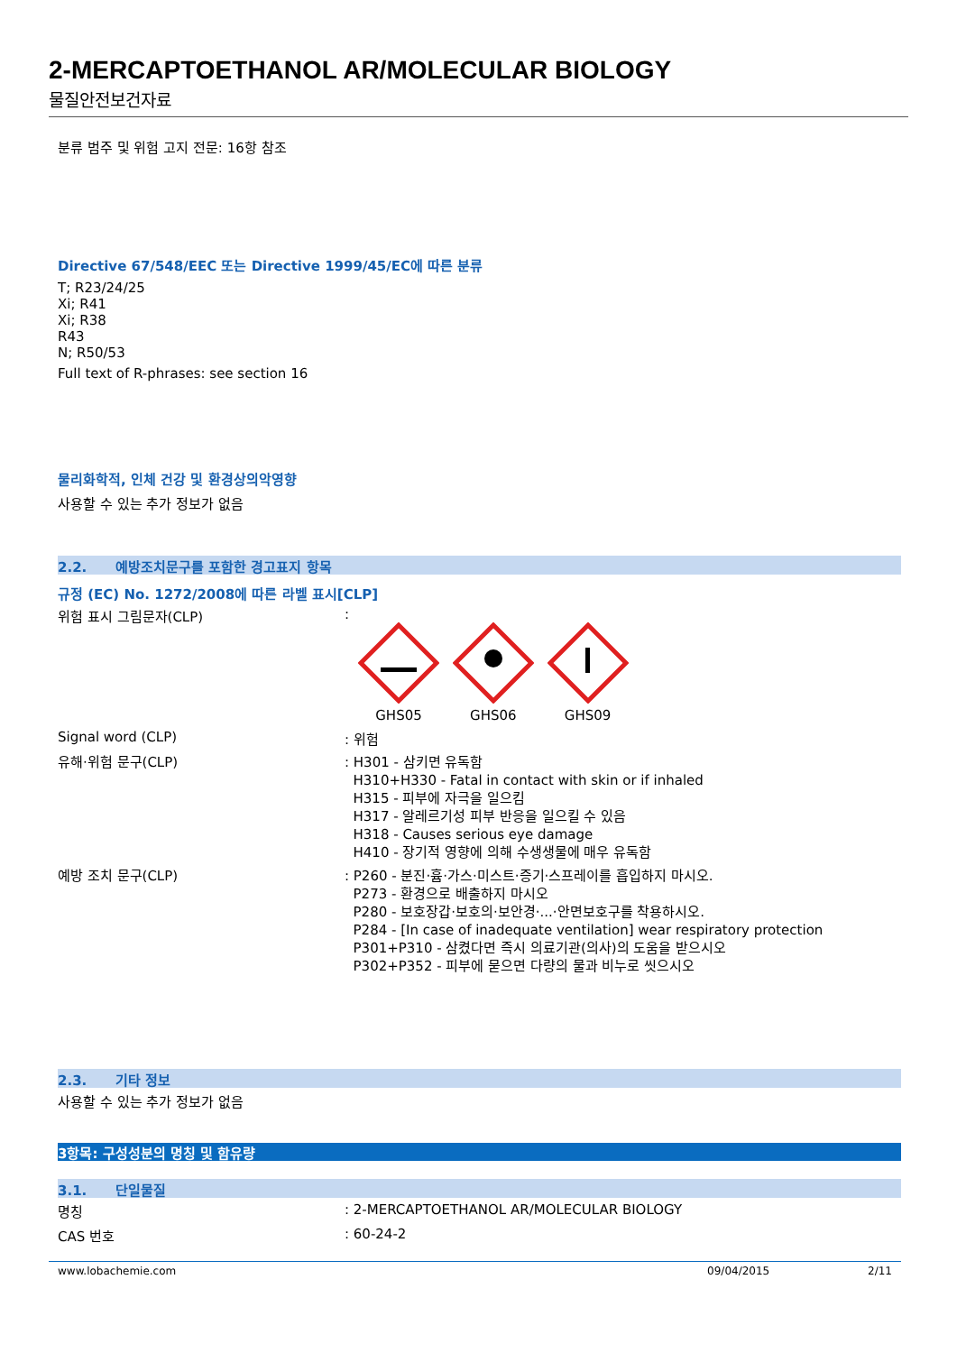2-MERCAPTOETHANOL AR/MOLECULAR BIOLOGY
물질안전보건자료
분류 범주 및 위험 고지 전문: 16항 참조
Directive 67/548/EEC 또는 Directive 1999/45/EC에 따른 분류
T; R23/24/25
Xi; R41
Xi; R38
R43
N; R50/53
Full text of R-phrases: see section 16
물리화학적, 인체 건강 및 환경상의악영향
사용할 수 있는 추가 정보가 없음
2.2. 예방조치문구를 포함한 경고표지 항목
규정 (EC) No. 1272/2008에 따른 라벨 표시[CLP]
위험 표시 그림문자(CLP) :
GHS05
GHS06
GHS09
Signal word (CLP) : 위험
유해·위험 문구(CLP) : H301 - 삼키면 유독함
H310+H330 - Fatal in contact with skin or if inhaled
H315 - 피부에 자극을 일으킴
H317 - 알레르기성 피부 반응을 일으킬 수 있음
H318 - Causes serious eye damage
H410 - 장기적 영향에 의해 수생생물에 매우 유독함
예방 조치 문구(CLP) : P260 - 분진·흄·가스·미스트·증기·스프레이를 흡입하지 마시오.
P273 - 환경으로 배출하지 마시오
P280 - 보호장갑·보호의·보안경·...·안면보호구를 착용하시오.
P284 - [In case of inadequate ventilation] wear respiratory protection
P301+P310 - 삼켰다면 즉시 의료기관(의사)의 도움을 받으시오
P302+P352 - 피부에 묻으면 다량의 물과 비누로 씻으시오
2.3. 기타 정보
사용할 수 있는 추가 정보가 없음
3항목: 구성성분의 명칭 및 함유량
3.1. 단일물질
명칭 : 2-MERCAPTOETHANOL AR/MOLECULAR BIOLOGY
CAS 번호 : 60-24-2
www.lobachemie.com 09/04/2015 2/11